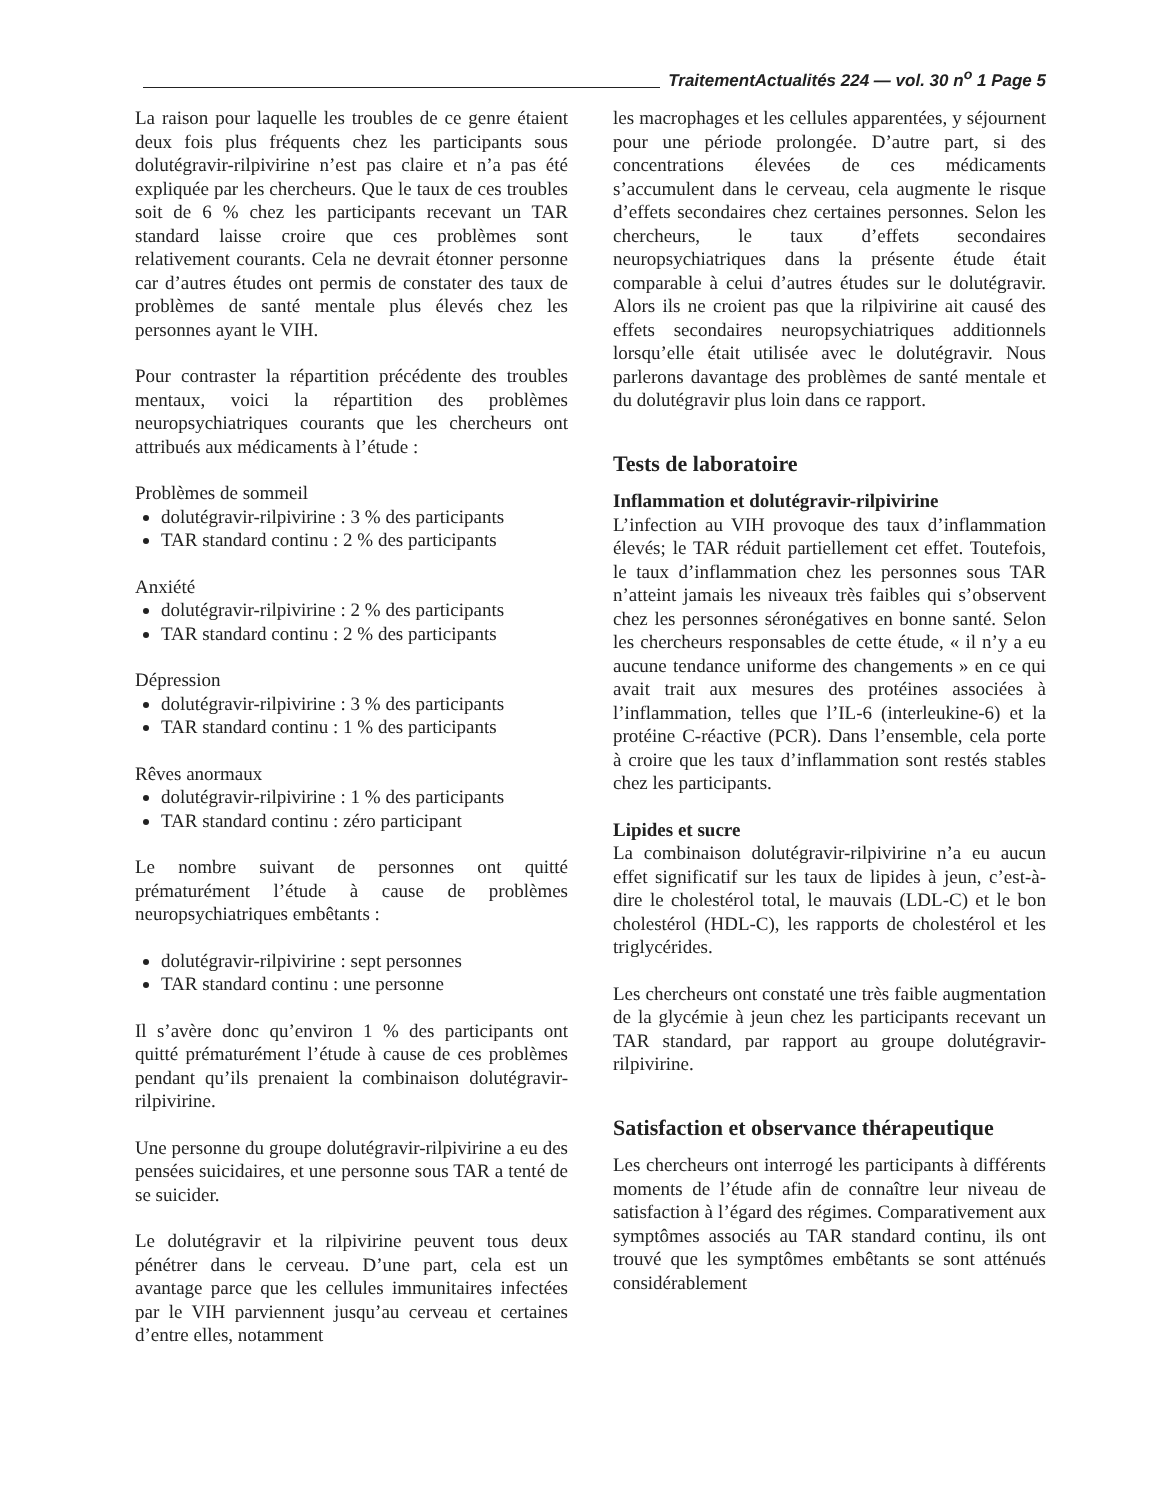TraitementActualités 224 — vol. 30 n<sup>o</sup> 1 Page 5
La raison pour laquelle les troubles de ce genre étaient deux fois plus fréquents chez les participants sous dolutégravir-rilpivirine n’est pas claire et n’a pas été expliquée par les chercheurs. Que le taux de ces troubles soit de 6 % chez les participants recevant un TAR standard laisse croire que ces problèmes sont relativement courants. Cela ne devrait étonner personne car d’autres études ont permis de constater des taux de problèmes de santé mentale plus élevés chez les personnes ayant le VIH.
Pour contraster la répartition précédente des troubles mentaux, voici la répartition des problèmes neuropsychiatriques courants que les chercheurs ont attribués aux médicaments à l’étude :
Problèmes de sommeil
dolutégravir-rilpivirine : 3 % des participants
TAR standard continu : 2 % des participants
Anxiété
dolutégravir-rilpivirine : 2 % des participants
TAR standard continu : 2 % des participants
Dépression
dolutégravir-rilpivirine : 3 % des participants
TAR standard continu : 1 % des participants
Rêves anormaux
dolutégravir-rilpivirine : 1 % des participants
TAR standard continu : zéro participant
Le nombre suivant de personnes ont quitté prématurément l’étude à cause de problèmes neuropsychiatriques embêtants :
dolutégravir-rilpivirine : sept personnes
TAR standard continu : une personne
Il s’avère donc qu’environ 1 % des participants ont quitté prématurément l’étude à cause de ces problèmes pendant qu’ils prenaient la combinaison dolutégravir-rilpivirine.
Une personne du groupe dolutégravir-rilpivirine a eu des pensées suicidaires, et une personne sous TAR a tenté de se suicider.
Le dolutégravir et la rilpivirine peuvent tous deux pénétrer dans le cerveau. D’une part, cela est un avantage parce que les cellules immunitaires infectées par le VIH parviennent jusqu’au cerveau et certaines d’entre elles, notamment
les macrophages et les cellules apparentées, y séjournent pour une période prolongée. D’autre part, si des concentrations élevées de ces médicaments s’accumulent dans le cerveau, cela augmente le risque d’effets secondaires chez certaines personnes. Selon les chercheurs, le taux d’effets secondaires neuropsychiatriques dans la présente étude était comparable à celui d’autres études sur le dolutégravir. Alors ils ne croient pas que la rilpivirine ait causé des effets secondaires neuropsychiatriques additionnels lorsqu’elle était utilisée avec le dolutégravir. Nous parlerons davantage des problèmes de santé mentale et du dolutégravir plus loin dans ce rapport.
Tests de laboratoire
Inflammation et dolutégravir-rilpivirine
L’infection au VIH provoque des taux d’inflammation élevés; le TAR réduit partiellement cet effet. Toutefois, le taux d’inflammation chez les personnes sous TAR n’atteint jamais les niveaux très faibles qui s’observent chez les personnes séronégatives en bonne santé. Selon les chercheurs responsables de cette étude, « il n’y a eu aucune tendance uniforme des changements » en ce qui avait trait aux mesures des protéines associées à l’inflammation, telles que l’IL-6 (interleukine-6) et la protéine C-réactive (PCR). Dans l’ensemble, cela porte à croire que les taux d’inflammation sont restés stables chez les participants.
Lipides et sucre
La combinaison dolutégravir-rilpivirine n’a eu aucun effet significatif sur les taux de lipides à jeun, c’est-à-dire le cholestérol total, le mauvais (LDL-C) et le bon cholestérol (HDL-C), les rapports de cholestérol et les triglycérides.
Les chercheurs ont constaté une très faible augmentation de la glycémie à jeun chez les participants recevant un TAR standard, par rapport au groupe dolutégravir-rilpivirine.
Satisfaction et observance thérapeutique
Les chercheurs ont interrogé les participants à différents moments de l’étude afin de connaître leur niveau de satisfaction à l’égard des régimes. Comparativement aux symptômes associés au TAR standard continu, ils ont trouvé que les symptômes embêtants se sont atténués considérablement